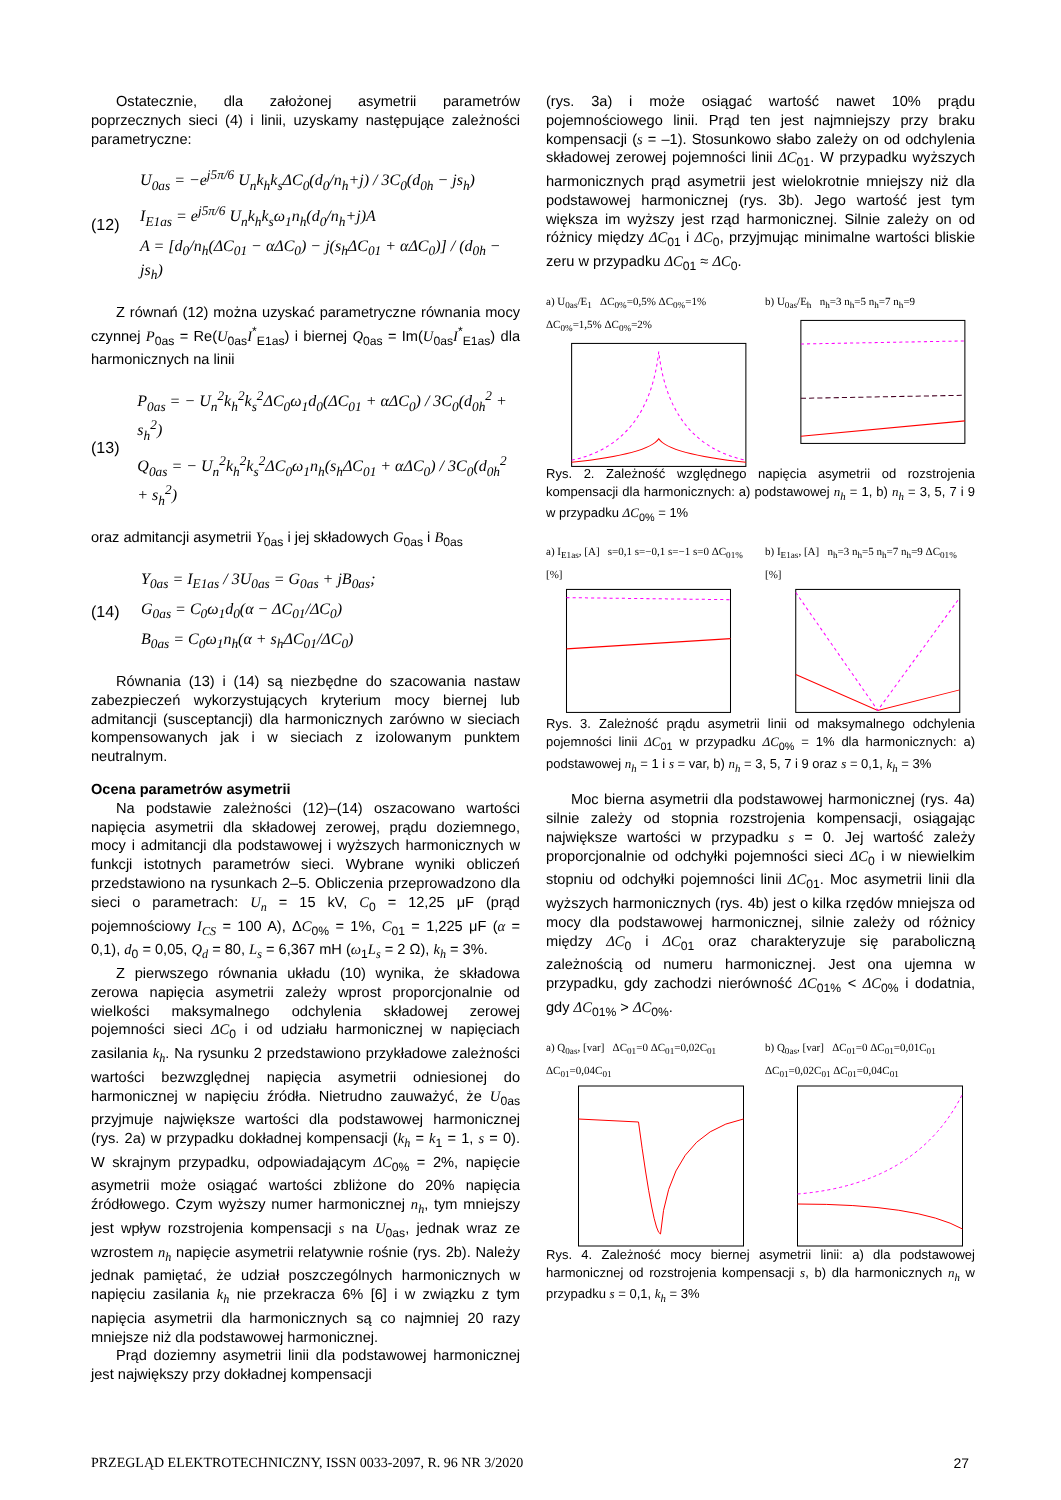Ostatecznie, dla założonej asymetrii parametrów poprzecznych sieci (4) i linii, uzyskamy następujące zależności parametryczne:
(12)
U<sub>0as</sub> = −e<sup>j5π/6</sup> U<sub>n</sub>k<sub>h</sub>k<sub>s</sub>ΔC<sub>0</sub>(d<sub>0</sub>/n<sub>h</sub>+j) / 3C<sub>0</sub>(d<sub>0h</sub> − js<sub>h</sub>)
I<sub>E1as</sub> = e<sup>j5π/6</sup> U<sub>n</sub>k<sub>h</sub>k<sub>s</sub>ω<sub>1</sub>n<sub>h</sub>(d<sub>0</sub>/n<sub>h</sub>+j)A
A = [d<sub>0</sub>/n<sub>h</sub>(ΔC<sub>01</sub> − αΔC<sub>0</sub>) − j(s<sub>h</sub>ΔC<sub>01</sub> + αΔC<sub>0</sub>)] / (d<sub>0h</sub> − js<sub>h</sub>)
Z równań (12) można uzyskać parametryczne równania mocy czynnej P<sub>0as</sub> = Re(U<sub>0as</sub>I<sup>*</sup><sub>E1as</sub>) i biernej Q<sub>0as</sub> = Im(U<sub>0as</sub>I<sup>*</sup><sub>E1as</sub>) dla harmonicznych na linii
(13)
P<sub>0as</sub> = − U<sub>n</sub><sup>2</sup>k<sub>h</sub><sup>2</sup>k<sub>s</sub><sup>2</sup>ΔC<sub>0</sub>ω<sub>1</sub>d<sub>0</sub>(ΔC<sub>01</sub> + αΔC<sub>0</sub>) / 3C<sub>0</sub>(d<sub>0h</sub><sup>2</sup> + s<sub>h</sub><sup>2</sup>)
Q<sub>0as</sub> = − U<sub>n</sub><sup>2</sup>k<sub>h</sub><sup>2</sup>k<sub>s</sub><sup>2</sup>ΔC<sub>0</sub>ω<sub>1</sub>n<sub>h</sub>(s<sub>h</sub>ΔC<sub>01</sub> + αΔC<sub>0</sub>) / 3C<sub>0</sub>(d<sub>0h</sub><sup>2</sup> + s<sub>h</sub><sup>2</sup>)
oraz admitancji asymetrii Y<sub>0as</sub> i jej składowych G<sub>0as</sub> i B<sub>0as</sub>
(14)
Y<sub>0as</sub> = I<sub>E1as</sub> / 3U<sub>0as</sub> = G<sub>0as</sub> + jB<sub>0as</sub>;
G<sub>0as</sub> = C<sub>0</sub>ω<sub>1</sub>d<sub>0</sub>(α − ΔC<sub>01</sub>/ΔC<sub>0</sub>)
B<sub>0as</sub> = C<sub>0</sub>ω<sub>1</sub>n<sub>h</sub>(α + s<sub>h</sub>ΔC<sub>01</sub>/ΔC<sub>0</sub>)
Równania (13) i (14) są niezbędne do szacowania nastaw zabezpieczeń wykorzystujących kryterium mocy biernej lub admitancji (susceptancji) dla harmonicznych zarówno w sieciach kompensowanych jak i w sieciach z izolowanym punktem neutralnym.
Ocena parametrów asymetrii
Na podstawie zależności (12)–(14) oszacowano wartości napięcia asymetrii dla składowej zerowej, prądu doziemnego, mocy i admitancji dla podstawowej i wyższych harmonicznych w funkcji istotnych parametrów sieci. Wybrane wyniki obliczeń przedstawiono na rysunkach 2–5. Obliczenia przeprowadzono dla sieci o parametrach: U<sub>n</sub> = 15 kV, C<sub>0</sub> = 12,25 μF (prąd pojemnościowy I<sub>CS</sub> = 100 A), ΔC<sub>0%</sub> = 1%, C<sub>01</sub> = 1,225 μF (α = 0,1), d<sub>0</sub> = 0,05, Q<sub>d</sub> = 80, L<sub>s</sub> = 6,367 mH (ω<sub>1</sub>L<sub>s</sub> = 2 Ω), k<sub>h</sub> = 3%.
Z pierwszego równania układu (10) wynika, że składowa zerowa napięcia asymetrii zależy wprost proporcjonalnie od wielkości maksymalnego odchylenia składowej zerowej pojemności sieci ΔC<sub>0</sub> i od udziału harmonicznej w napięciach zasilania k<sub>h</sub>. Na rysunku 2 przedstawiono przykładowe zależności wartości bezwzględnej napięcia asymetrii odniesionej do harmonicznej w napięciu źródła. Nietrudno zauważyć, że U<sub>0as</sub> przyjmuje największe wartości dla podstawowej harmonicznej (rys. 2a) w przypadku dokładnej kompensacji (k<sub>h</sub> = k<sub>1</sub> = 1, s = 0). W skrajnym przypadku, odpowiadającym ΔC<sub>0%</sub> = 2%, napięcie asymetrii może osiągać wartości zbliżone do 20% napięcia źródłowego. Czym wyższy numer harmonicznej n<sub>h</sub>, tym mniejszy jest wpływ rozstrojenia kompensacji s na U<sub>0as</sub>, jednak wraz ze wzrostem n<sub>h</sub> napięcie asymetrii relatywnie rośnie (rys. 2b). Należy jednak pamiętać, że udział poszczególnych harmonicznych w napięciu zasilania k<sub>h</sub> nie przekracza 6% [6] i w związku z tym napięcia asymetrii dla harmonicznych są co najmniej 20 razy mniejsze niż dla podstawowej harmonicznej.
Prąd doziemny asymetrii linii dla podstawowej harmonicznej jest największy przy dokładnej kompensacji
(rys. 3a) i może osiągać wartość nawet 10% prądu pojemnościowego linii. Prąd ten jest najmniejszy przy braku kompensacji (s = –1). Stosunkowo słabo zależy on od odchylenia składowej zerowej pojemności linii ΔC<sub>01</sub>. W przypadku wyższych harmonicznych prąd asymetrii jest wielokrotnie mniejszy niż dla podstawowej harmonicznej (rys. 3b). Jego wartość jest tym większa im wyższy jest rząd harmonicznej. Silnie zależy on od różnicy między ΔC<sub>01</sub> i ΔC<sub>0</sub>, przyjmując minimalne wartości bliskie zeru w przypadku ΔC<sub>01</sub> ≈ ΔC<sub>0</sub>.
a) U<sub>0as</sub>/E<sub>1</sub> ΔC<sub>0%</sub>=0,5% ΔC<sub>0%</sub>=1% ΔC<sub>0%</sub>=1,5% ΔC<sub>0%</sub>=2%
b) U<sub>0as</sub>/E<sub>h</sub> n<sub>h</sub>=3 n<sub>h</sub>=5 n<sub>h</sub>=7 n<sub>h</sub>=9
Rys. 2. Zależność względnego napięcia asymetrii od rozstrojenia kompensacji dla harmonicznych: a) podstawowej n<sub>h</sub> = 1, b) n<sub>h</sub> = 3, 5, 7 i 9 w przypadku ΔC<sub>0%</sub> = 1%
a) I<sub>E1as</sub>, [A] s=0,1 s=−0,1 s=−1 s=0 ΔC<sub>01%</sub> [%]
b) I<sub>E1as</sub>, [A] n<sub>h</sub>=3 n<sub>h</sub>=5 n<sub>h</sub>=7 n<sub>h</sub>=9 ΔC<sub>01%</sub> [%]
Rys. 3. Zależność prądu asymetrii linii od maksymalnego odchylenia pojemności linii ΔC<sub>01</sub> w przypadku ΔC<sub>0%</sub> = 1% dla harmonicznych: a) podstawowej n<sub>h</sub> = 1 i s = var, b) n<sub>h</sub> = 3, 5, 7 i 9 oraz s = 0,1, k<sub>h</sub> = 3%
Moc bierna asymetrii dla podstawowej harmonicznej (rys. 4a) silnie zależy od stopnia rozstrojenia kompensacji, osiągając największe wartości w przypadku s = 0. Jej wartość zależy proporcjonalnie od odchyłki pojemności sieci ΔC<sub>0</sub> i w niewielkim stopniu od odchyłki pojemności linii ΔC<sub>01</sub>. Moc asymetrii linii dla wyższych harmonicznych (rys. 4b) jest o kilka rzędów mniejsza od mocy dla podstawowej harmonicznej, silnie zależy od różnicy między ΔC<sub>0</sub> i ΔC<sub>01</sub> oraz charakteryzuje się paraboliczną zależnością od numeru harmonicznej. Jest ona ujemna w przypadku, gdy zachodzi nierówność ΔC<sub>01%</sub> < ΔC<sub>0%</sub> i dodatnia, gdy ΔC<sub>01%</sub> > ΔC<sub>0%</sub>.
a) Q<sub>0as</sub>, [var] ΔC<sub>01</sub>=0 ΔC<sub>01</sub>=0,02C<sub>01</sub> ΔC<sub>01</sub>=0,04C<sub>01</sub>
b) Q<sub>0as</sub>, [var] ΔC<sub>01</sub>=0 ΔC<sub>01</sub>=0,01C<sub>01</sub> ΔC<sub>01</sub>=0,02C<sub>01</sub> ΔC<sub>01</sub>=0,04C<sub>01</sub>
Rys. 4. Zależność mocy biernej asymetrii linii: a) dla podstawowej harmonicznej od rozstrojenia kompensacji s, b) dla harmonicznych n<sub>h</sub> w przypadku s = 0,1, k<sub>h</sub> = 3%
PRZEGLĄD ELEKTROTECHNICZNY, ISSN 0033-2097, R. 96 NR 3/2020 27